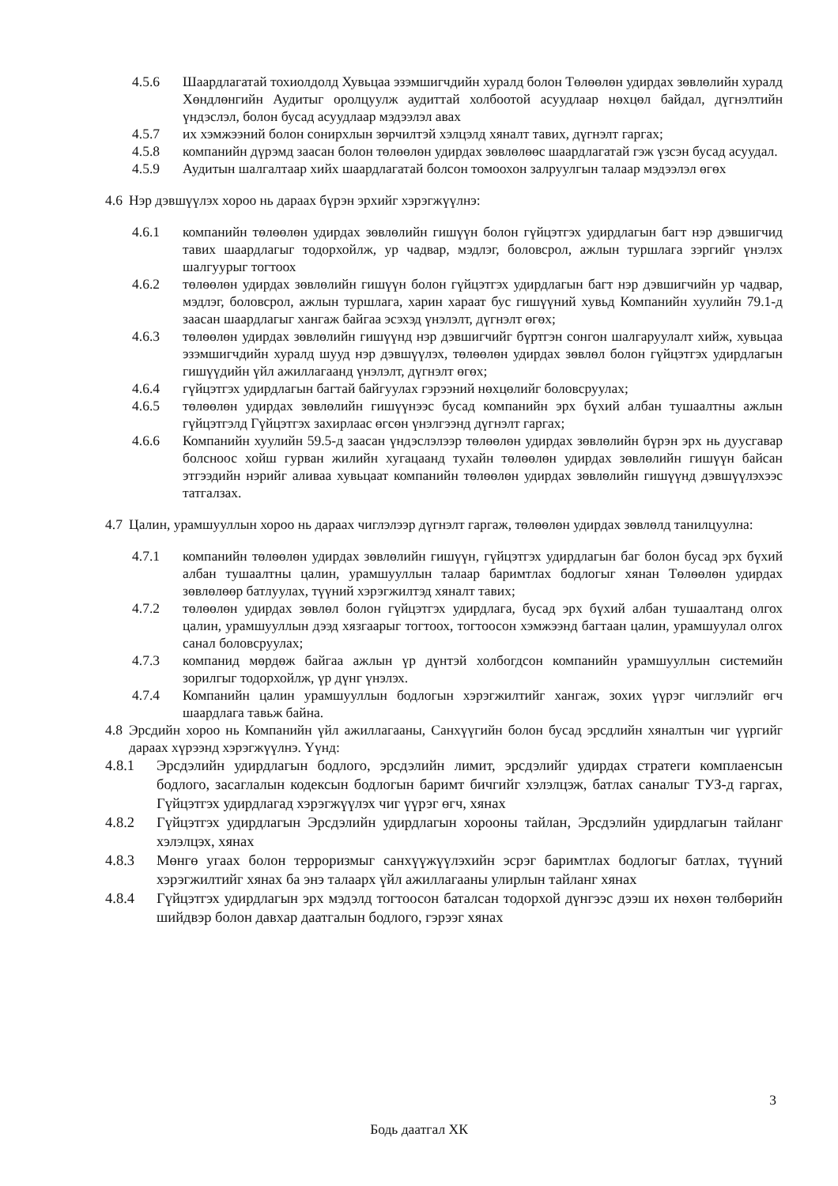4.5.6 Шаардлагатай тохиолдолд Хувьцаа эзэмшигчдийн хуралд болон Төлөөлөн удирдах зөвлөлийн хуралд Хөндлөнгийн Аудитыг оролцуулж аудиттай холбоотой асуудлаар нөхцөл байдал, дүгнэлтийн үндэслэл, болон бусад асуудлаар мэдээлэл авах
4.5.7 их хэмжээний болон сонирхлын зөрчилтэй хэлцэлд хяналт тавих, дүгнэлт гаргах;
4.5.8 компанийн дүрэмд заасан болон төлөөлөн удирдах зөвлөлөөс шаардлагатай гэж үзсэн бусад асуудал.
4.5.9 Аудитын шалгалтаар хийх шаардлагатай болсон томоохон залруулгын талаар мэдээлэл өгөх
4.6
Нэр дэвшүүлэх хороо нь дараах бүрэн эрхийг хэрэгжүүлнэ:
4.6.1 компанийн төлөөлөн удирдах зөвлөлийн гишүүн болон гүйцэтгэх удирдлагын багт нэр дэвшигчид тавих шаардлагыг тодорхойлж, ур чадвар, мэдлэг, боловсрол, ажлын туршлага зэргийг үнэлэх шалгуурыг тогтоох
4.6.2 төлөөлөн удирдах зөвлөлийн гишүүн болон гүйцэтгэх удирдлагын багт нэр дэвшигчийн ур чадвар, мэдлэг, боловсрол, ажлын туршлага, харин хараат бус гишүүний хувьд Компанийн хуулийн 79.1-д заасан шаардлагыг хангаж байгаа эсэхэд үнэлэлт, дүгнэлт өгөх;
4.6.3 төлөөлөн удирдах зөвлөлийн гишүүнд нэр дэвшигчийг бүртгэн сонгон шалгаруулалт хийж, хувьцаа эзэмшигчдийн хуралд шууд нэр дэвшүүлэх, төлөөлөн удирдах зөвлөл болон гүйцэтгэх удирдлагын гишүүдийн үйл ажиллагаанд үнэлэлт, дүгнэлт өгөх;
4.6.4 гүйцэтгэх удирдлагын багтай байгуулах гэрээний нөхцөлийг боловсруулах;
4.6.5 төлөөлөн удирдах зөвлөлийн гишүүнээс бусад компанийн эрх бүхий албан тушаалтны ажлын гүйцэтгэлд Гүйцэтгэх захирлаас өгсөн үнэлгээнд дүгнэлт гаргах;
4.6.6 Компанийн хуулийн 59.5-д заасан үндэслэлээр төлөөлөн удирдах зөвлөлийн бүрэн эрх нь дуусгавар болсноос хойш гурван жилийн хугацаанд тухайн төлөөлөн удирдах зөвлөлийн гишүүн байсан этгээдийн нэрийг аливаа хувьцаат компанийн төлөөлөн удирдах зөвлөлийн гишүүнд дэвшүүлэхээс татгалзах.
4.7
Цалин, урамшууллын хороо нь дараах чиглэлээр дүгнэлт гаргаж, төлөөлөн удирдах зөвлөлд танилцуулна:
4.7.1 компанийн төлөөлөн удирдах зөвлөлийн гишүүн, гүйцэтгэх удирдлагын баг болон бусад эрх бүхий албан тушаалтны цалин, урамшууллын талаар баримтлах бодлогыг хянан Төлөөлөн удирдах зөвлөлөөр батлуулах, түүний хэрэгжилтэд хяналт тавих;
4.7.2 төлөөлөн удирдах зөвлөл болон гүйцэтгэх удирдлага, бусад эрх бүхий албан тушаалтанд олгох цалин, урамшууллын дээд хязгаарыг тогтоох, тогтоосон хэмжээнд багтаан цалин, урамшуулал олгох санал боловсруулах;
4.7.3 компанид мөрдөж байгаа ажлын үр дүнтэй холбогдсон компанийн урамшууллын системийн зорилгыг тодорхойлж, үр дүнг үнэлэх.
4.7.4 Компанийн цалин урамшууллын бодлогын хэрэгжилтийг хангаж, зохих үүрэг чиглэлийг өгч шаардлага тавьж байна.
4.8
Эрсдийн хороо нь Компанийн үйл ажиллагааны, Санхүүгийн болон бусад эрсдлийн хяналтын чиг үүргийг дараах хүрээнд хэрэгжүүлнэ. Үүнд:
4.8.1 Эрсдэлийн удирдлагын бодлого, эрсдэлийн лимит, эрсдэлийг удирдах стратеги комплаенсын бодлого, засаглалын кодексын бодлогын баримт бичгийг хэлэлцэж, батлах саналыг ТУЗ-д гаргах, Гүйцэтгэх удирдлагад хэрэгжүүлэх чиг үүрэг өгч, хянах
4.8.2 Гүйцэтгэх удирдлагын Эрсдэлийн удирдлагын хорооны тайлан, Эрсдэлийн удирдлагын тайланг хэлэлцэх, хянах
4.8.3 Мөнгө угаах болон терроризмыг санхүүжүүлэхийн эсрэг баримтлах бодлогыг батлах, түүний хэрэгжилтийг хянах ба энэ талаарх үйл ажиллагааны улирлын тайланг хянах
4.8.4 Гүйцэтгэх удирдлагын эрх мэдэлд тогтоосон баталсан тодорхой дүнгээс дээш их нөхөн төлбөрийн шийдвэр болон давхар даатгалын бодлого, гэрээг хянах
3
Бодь даатгал ХК